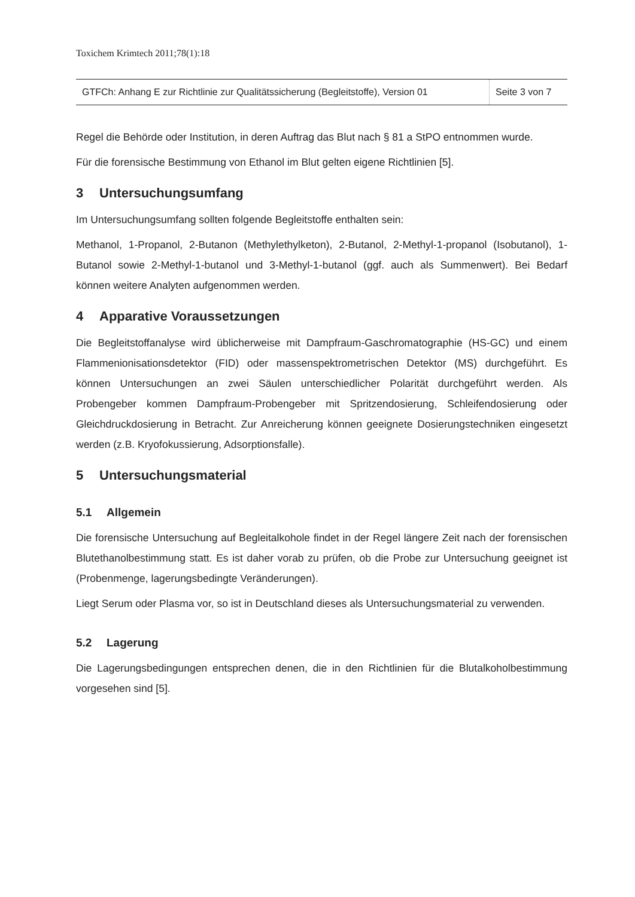Toxichem Krimtech 2011;78(1):18
| GTFCh: Anhang E zur Richtlinie zur Qualitätssicherung (Begleitstoffe), Version 01 | Seite 3 von 7 |
Regel die Behörde oder Institution, in deren Auftrag das Blut nach § 81 a StPO entnommen wurde.
Für die forensische Bestimmung von Ethanol im Blut gelten eigene Richtlinien [5].
3 Untersuchungsumfang
Im Untersuchungsumfang sollten folgende Begleitstoffe enthalten sein:
Methanol, 1-Propanol, 2-Butanon (Methylethylketon), 2-Butanol, 2-Methyl-1-propanol (Isobutanol), 1-Butanol sowie 2-Methyl-1-butanol und 3-Methyl-1-butanol (ggf. auch als Summenwert). Bei Bedarf können weitere Analyten aufgenommen werden.
4 Apparative Voraussetzungen
Die Begleitstoffanalyse wird üblicherweise mit Dampfraum-Gaschromatographie (HS-GC) und einem Flammenionisationsdetektor (FID) oder massenspektrometrischen Detektor (MS) durchgeführt. Es können Untersuchungen an zwei Säulen unterschiedlicher Polarität durchgeführt werden. Als Probengeber kommen Dampfraum-Probengeber mit Spritzendosierung, Schleifendosierung oder Gleichdruckdosierung in Betracht. Zur Anreicherung können geeignete Dosierungstechniken eingesetzt werden (z.B. Kryofokussierung, Adsorptionsfalle).
5 Untersuchungsmaterial
5.1 Allgemein
Die forensische Untersuchung auf Begleitalkohole findet in der Regel längere Zeit nach der forensischen Blutethanolbestimmung statt. Es ist daher vorab zu prüfen, ob die Probe zur Untersuchung geeignet ist (Probenmenge, lagerungsbedingte Veränderungen).
Liegt Serum oder Plasma vor, so ist in Deutschland dieses als Untersuchungsmaterial zu verwenden.
5.2 Lagerung
Die Lagerungsbedingungen entsprechen denen, die in den Richtlinien für die Blutalkoholbestimmung vorgesehen sind [5].